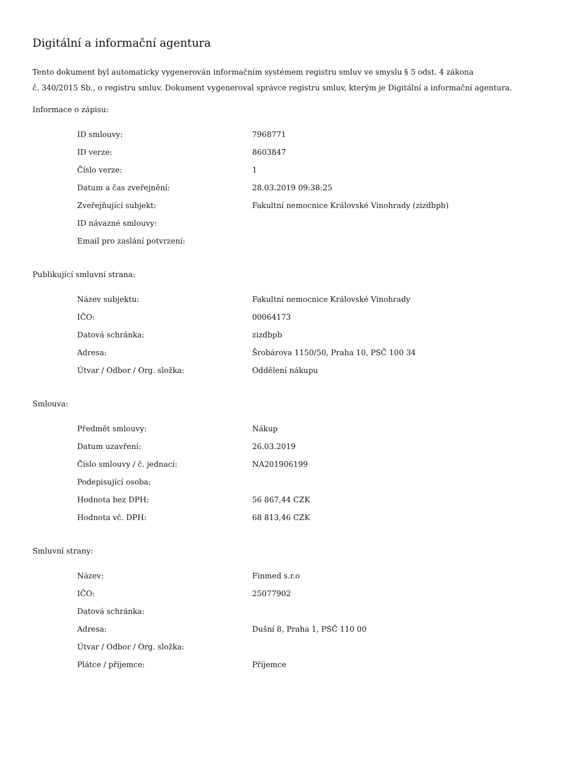Digitální a informační agentura
Tento dokument byl automaticky vygenerován informačním systémem registru smluv ve smyslu § 5 odst. 4 zákona
č. 340/2015 Sb., o registru smluv. Dokument vygeneroval správce registru smluv, kterým je Digitální a informační agentura.
Informace o zápisu:
| ID smlouvy: | 7968771 |
| ID verze: | 8603847 |
| Číslo verze: | 1 |
| Datum a čas zveřejnění: | 28.03.2019 09:38:25 |
| Zveřejňující subjekt: | Fakultní nemocnice Královské Vinohrady (zizdbpb) |
| ID návazné smlouvy: | |
| Email pro zaslání potvrzení: | |
Publikující smluvní strana:
| Název subjektu: | Fakultní nemocnice Královské Vinohrady |
| IČO: | 00064173 |
| Datová schránka: | zizdbpb |
| Adresa: | Šrobárova 1150/50, Praha 10, PSČ 100 34 |
| Útvar / Odbor / Org. složka: | Oddělení nákupu |
Smlouva:
| Předmět smlouvy: | Nákup |
| Datum uzavření: | 26.03.2019 |
| Číslo smlouvy / č. jednací: | NA201906199 |
| Podepisující osoba: | |
| Hodnota bez DPH: | 56 867,44 CZK |
| Hodnota vč. DPH: | 68 813,46 CZK |
Smluvní strany:
| Název: | Finmed s.r.o |
| IČO: | 25077902 |
| Datová schránka: | |
| Adresa: | Dušní 8, Praha 1, PSČ 110 00 |
| Útvar / Odbor / Org. složka: | |
| Plátce / příjemce: | Příjemce |